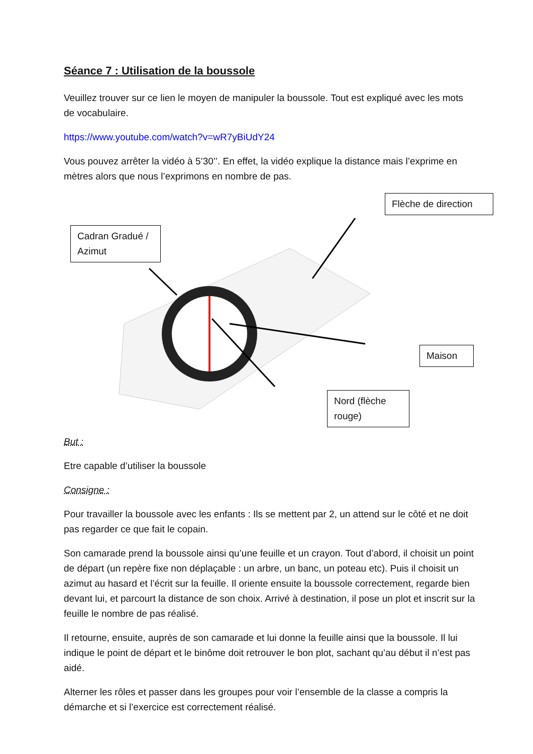Séance 7 : Utilisation de la boussole
Veuillez trouver sur ce lien le moyen de manipuler la boussole. Tout est expliqué avec les mots de vocabulaire.
https://www.youtube.com/watch?v=wR7yBiUdY24
Vous pouvez arrêter la vidéo à 5’30’’. En effet, la vidéo explique la distance mais l’exprime en mètres alors que nous l’exprimons en nombre de pas.
Flèche de direction
Cadran Gradué / Azimut
Maison
Nord (flèche rouge)
But :
Etre capable d’utiliser la boussole
Consigne :
Pour travailler la boussole avec les enfants : Ils se mettent par 2, un attend sur le côté et ne doit pas regarder ce que fait le copain.
Son camarade prend la boussole ainsi qu’une feuille et un crayon. Tout d’abord, il choisit un point de départ (un repère fixe non déplaçable : un arbre, un banc, un poteau etc). Puis il choisit un azimut au hasard et l’écrit sur la feuille. Il oriente ensuite la boussole correctement, regarde bien devant lui, et parcourt la distance de son choix. Arrivé à destination, il pose un plot et inscrit sur la feuille le nombre de pas réalisé.
Il retourne, ensuite, auprès de son camarade et lui donne la feuille ainsi que la boussole. Il lui indique le point de départ et le binôme doit retrouver le bon plot, sachant qu’au début il n’est pas aidé.
Alterner les rôles et passer dans les groupes pour voir l’ensemble de la classe a compris la démarche et si l’exercice est correctement réalisé.